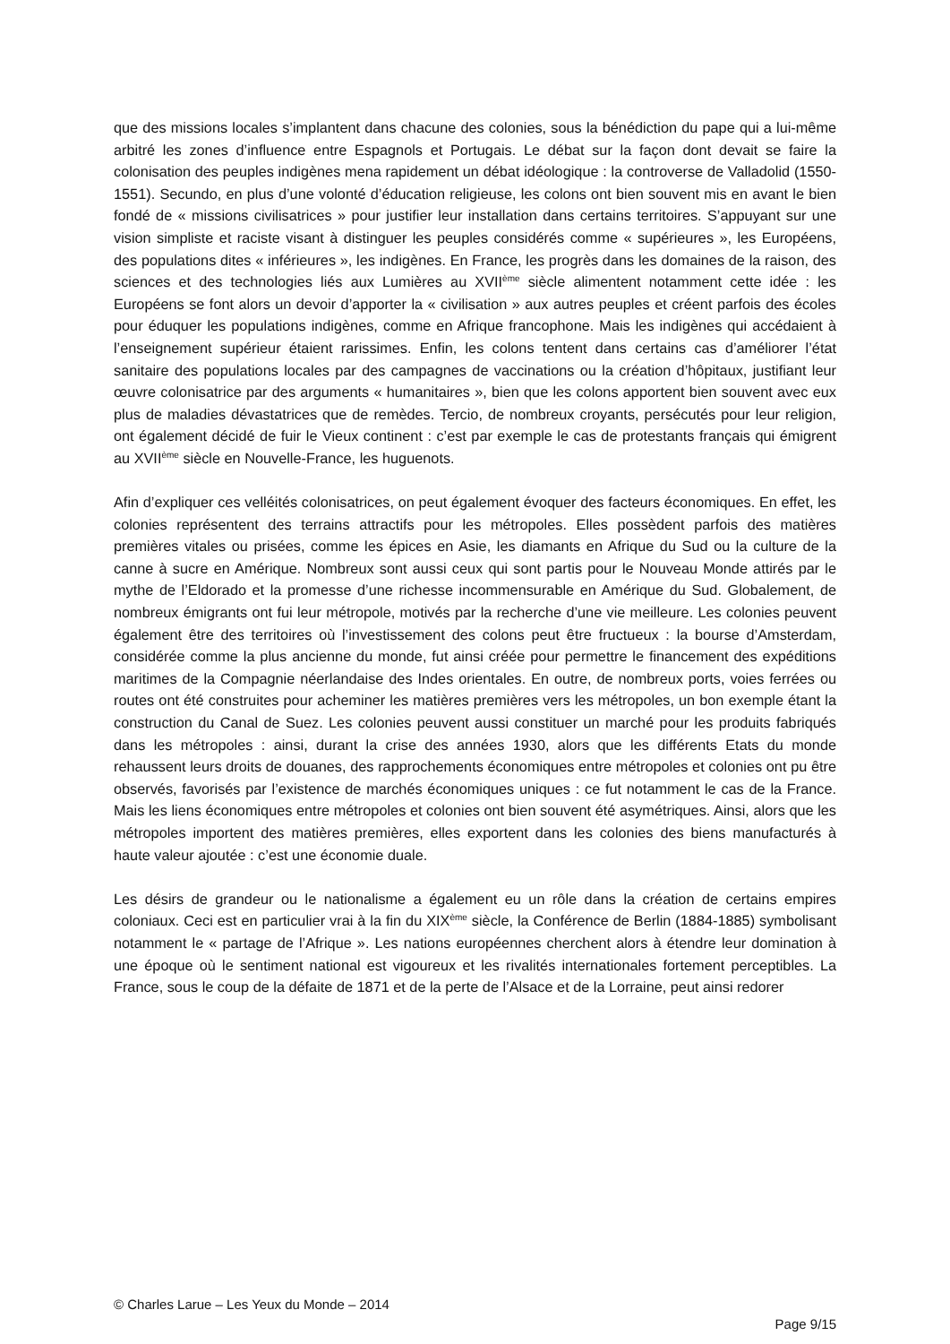que des missions locales s’implantent dans chacune des colonies, sous la bénédiction du pape qui a lui-même arbitré les zones d’influence entre Espagnols et Portugais. Le débat sur la façon dont devait se faire la colonisation des peuples indigènes mena rapidement un débat idéologique : la controverse de Valladolid (1550-1551). Secundo, en plus d’une volonté d’éducation religieuse, les colons ont bien souvent mis en avant le bien fondé de « missions civilisatrices » pour justifier leur installation dans certains territoires. S’appuyant sur une vision simpliste et raciste visant à distinguer les peuples considérés comme « supérieures », les Européens, des populations dites « inférieures », les indigènes. En France, les progrès dans les domaines de la raison, des sciences et des technologies liés aux Lumières au XVII<sup>ème</sup> siècle alimentent notamment cette idée : les Européens se font alors un devoir d’apporter la « civilisation » aux autres peuples et créent parfois des écoles pour éduquer les populations indigènes, comme en Afrique francophone. Mais les indigènes qui accédaient à l’enseignement supérieur étaient rarissimes. Enfin, les colons tentent dans certains cas d’améliorer l’état sanitaire des populations locales par des campagnes de vaccinations ou la création d’hôpitaux, justifiant leur œuvre colonisatrice par des arguments « humanitaires », bien que les colons apportent bien souvent avec eux plus de maladies dévastatrices que de remèdes. Tercio, de nombreux croyants, persécutés pour leur religion, ont également décidé de fuir le Vieux continent : c’est par exemple le cas de protestants français qui émigrent au XVII<sup>ème</sup> siècle en Nouvelle-France, les huguenots.
Afin d’expliquer ces velléités colonisatrices, on peut également évoquer des facteurs économiques. En effet, les colonies représentent des terrains attractifs pour les métropoles. Elles possèdent parfois des matières premières vitales ou prisées, comme les épices en Asie, les diamants en Afrique du Sud ou la culture de la canne à sucre en Amérique. Nombreux sont aussi ceux qui sont partis pour le Nouveau Monde attirés par le mythe de l’Eldorado et la promesse d’une richesse incommensurable en Amérique du Sud. Globalement, de nombreux émigrants ont fui leur métropole, motivés par la recherche d’une vie meilleure. Les colonies peuvent également être des territoires où l’investissement des colons peut être fructueux : la bourse d’Amsterdam, considérée comme la plus ancienne du monde, fut ainsi créée pour permettre le financement des expéditions maritimes de la Compagnie néerlandaise des Indes orientales. En outre, de nombreux ports, voies ferrées ou routes ont été construites pour acheminer les matières premières vers les métropoles, un bon exemple étant la construction du Canal de Suez. Les colonies peuvent aussi constituer un marché pour les produits fabriqués dans les métropoles : ainsi, durant la crise des années 1930, alors que les différents Etats du monde rehaussent leurs droits de douanes, des rapprochements économiques entre métropoles et colonies ont pu être observés, favorisés par l’existence de marchés économiques uniques : ce fut notamment le cas de la France. Mais les liens économiques entre métropoles et colonies ont bien souvent été asymétriques. Ainsi, alors que les métropoles importent des matières premières, elles exportent dans les colonies des biens manufacturés à haute valeur ajoutée : c’est une économie duale.
Les désirs de grandeur ou le nationalisme a également eu un rôle dans la création de certains empires coloniaux. Ceci est en particulier vrai à la fin du XIX<sup>ème</sup> siècle, la Conférence de Berlin (1884-1885) symbolisant notamment le « partage de l’Afrique ». Les nations européennes cherchent alors à étendre leur domination à une époque où le sentiment national est vigoureux et les rivalités internationales fortement perceptibles. La France, sous le coup de la défaite de 1871 et de la perte de l’Alsace et de la Lorraine, peut ainsi redorer
© Charles Larue – Les Yeux du Monde – 2014
Page 9/15